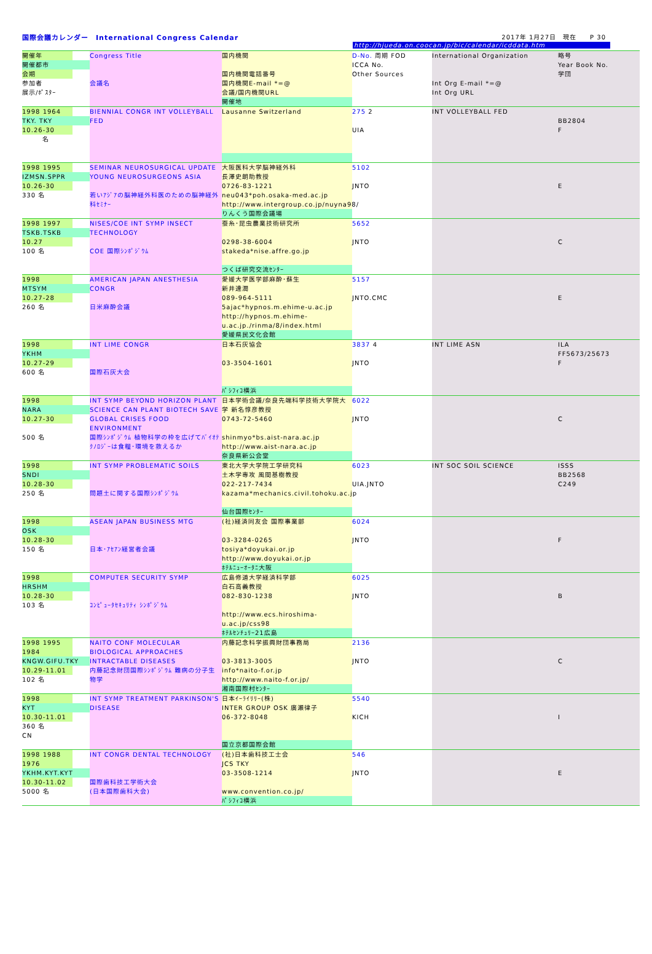国際会議カレンダー　International Congress Calendar 2017年 1月27日　現在　　P 30
http://hjueda.on.coocan.jp/bic/calendar/icddata.htm
| 開催年 開催都市 会期 参加者 展示/ﾎﾟｽﾀｰ | Congress Title 会議名 | 国内機関 国内機関電話番号 国内機関E-mail *=@ 会議/国内機関URL 開催地 | D-No. 周期 FOD ICCA No. Other Sources | International Organization Int Org E-mail *=@ Int Org URL | 略号 Year Book No. 学団 |
| 1998 1964 TKY. TKY 10.26-30 名 | BIENNIAL CONGR INT VOLLEYBALL FED | Lausanne Switzerland | 275 2 UIA | INT VOLLEYBALL FED | BB2804 F |
| 1998 1995 IZMSN.SPPR 10.26-30 330 名 | SEMINAR NEUROSURGICAL UPDATE YOUNG NEUROSURGEONS ASIA 若いｱｼﾞｱの脳神経外科医のための脳神経外科ｾﾐﾅｰ | 大阪医科大学脳神経外科 長澤史朗助教授 0726-83-1221 neu043*poh.osaka-med.ac.jp http://www.intergroup.co.jp/nuyna98/ りんくう国際会議場 | 5102 JNTO | | E |
| 1998 1997 TSKB.TSKB 10.27 100 名 | NISES/COE INT SYMP INSECT TECHNOLOGY COE 国際ｼﾝﾎﾟｼﾞｳﾑ | 蚕糸･昆虫農業技術研究所 0298-38-6004 stakeda*nise.affre.go.jp つくば研究交流ｾﾝﾀｰ | 5652 JNTO | | C |
| 1998 MTSYM 10.27-28 260 名 | AMERICAN JAPAN ANESTHESIA CONGR 日米麻酔会議 | 愛媛大学医学部麻酔･蘇生 新井達潤 089-964-5111 5ajac*hypnos.m.ehime-u.ac.jp http://hypnos.m.ehime-u.ac.jp./rinma/8/index.html 愛媛県民文化会館 | 5157 JNTO.CMC | | E |
| 1998 YKHM 10.27-29 600 名 | INT LIME CONGR 国際石灰大会 | 日本石灰協会 03-3504-1601 ﾊﾟｼﾌｨｺ横浜 | 3837 4 JNTO | INT LIME ASN | ILA FF5673/25673 F |
| 1998 NARA 10.27-30 500 名 | INT SYMP BEYOND HORIZON PLANT SCIENCE CAN PLANT BIOTECH SAVE GLOBAL CRISES FOOD ENVIRONMENT 国際ｼﾝﾎﾟｼﾞｳﾑ 植物科学の枠を広げてﾊﾞｲｵﾃｸﾉﾛｼﾞｰは食糧･環境を救えるか | 日本学術会議/奈良先端科学技術大学院大学 新名惇彦教授 0743-72-5460 shinmyo*bs.aist-nara.ac.jp http://www.aist-nara.ac.jp 奈良県新公会堂 | 6022 JNTO | | C |
| 1998 SNDI 10.28-30 250 名 | INT SYMP PROBLEMATIC SOILS 問題土に関する国際ｼﾝﾎﾟｼﾞｳﾑ | 東北大学大学院工学研究科 土木学専攻 風間基樹教授 022-217-7434 kazama*mechanics.civil.tohoku.ac.jp 仙台国際ｾﾝﾀｰ | 6023 UIA.JNTO | INT SOC SOIL SCIENCE | ISSS BB2568 C249 |
| 1998 OSK 10.28-30 150 名 | ASEAN JAPAN BUSINESS MTG 日本･ｱｾｱﾝ経営者会議 | (社)経済同友会 国際事業部 03-3284-0265 tosiya*doyukai.or.jp http://www.doyukai.or.jp ﾎﾃﾙﾆｭｰｵｰﾀﾆ大阪 | 6024 JNTO | | F |
| 1998 HRSHM 10.28-30 103 名 | COMPUTER SECURITY SYMP ｺﾝﾋﾟｭｰﾀｾｷｭﾘﾃｨ ｼﾝﾎﾟｼﾞｳﾑ | 広島修道大学経済科学部 白石高義教授 082-830-1238 http://www.ecs.hiroshima-u.ac.jp/css98 ﾎﾃﾙｾﾝﾁｭﾘｰ21広島 | 6025 JNTO | | B |
| 1998 1995 1984 KNGW.GIFU.TKY 10.29-11.01 102 名 | NAITO CONF MOLECULAR BIOLOGICAL APPROACHES INTRACTABLE DISEASES 内藤記念財団国際ｼﾝﾎﾟｼﾞｳﾑ 難病の分子生物学 | 内藤記念科学振興財団事務局 03-3813-3005 info*naito-f.or.jp http://www.naito-f.or.jp/ 湘南国際村ｾﾝﾀｰ | 2136 JNTO | | C |
| 1998 KYT 10.30-11.01 360 名 CN | INT SYMP TREATMENT PARKINSON'S DISEASE | 日本ｲｰﾗｲﾘﾘｰ(株) INTER GROUP OSK 廣瀬律子 06-372-8048 国立京都国際会館 | 5540 KICH | | I |
| 1998 1988 1976 YKHM.KYT.KYT 10.30-11.02 5000 名 | INT CONGR DENTAL TECHNOLOGY 国際歯科技工学術大会 (日本国際歯科大会) | (社)日本歯科技工士会 JCS TKY 03-3508-1214 www.convention.co.jp/ ﾊﾟｼﾌｨｺ横浜 | 546 JNTO | | E |